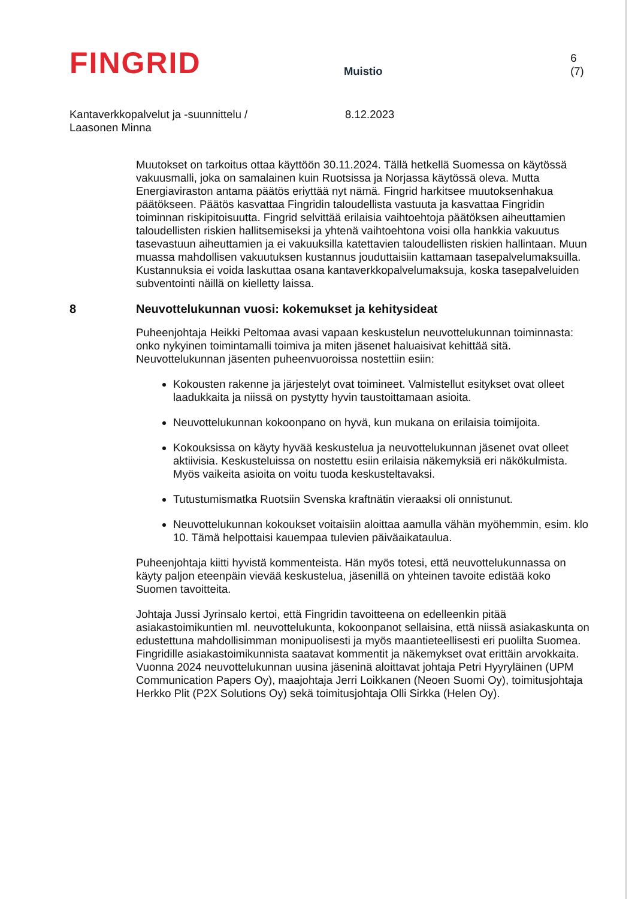FINGRID
Muistio
6 (7)
Kantaverkkopalvelut ja -suunnittelu /
Laasonen Minna
8.12.2023
Muutokset on tarkoitus ottaa käyttöön 30.11.2024. Tällä hetkellä Suomessa on käytössä vakuusmalli, joka on samalainen kuin Ruotsissa ja Norjassa käytössä oleva. Mutta Energiaviraston antama päätös eriyttää nyt nämä. Fingrid harkitsee muutoksenhakua päätökseen. Päätös kasvattaa Fingridin taloudellista vastuuta ja kasvattaa Fingridin toiminnan riskipitoisuutta. Fingrid selvittää erilaisia vaihtoehtoja päätöksen aiheuttamien taloudellisten riskien hallitsemiseksi ja yhtenä vaihtoehtona voisi olla hankkia vakuutus tasevastuun aiheuttamien ja ei vakuuksilla katettavien taloudellisten riskien hallintaan. Muun muassa mahdollisen vakuutuksen kustannus jouduttaisiin kattamaan tasepalvelumaksuilla. Kustannuksia ei voida laskuttaa osana kantaverkkopalvelumaksuja, koska tasepalveluiden subventointi näillä on kielletty laissa.
8 Neuvottelukunnan vuosi: kokemukset ja kehitysideat
Puheenjohtaja Heikki Peltomaa avasi vapaan keskustelun neuvottelukunnan toiminnasta: onko nykyinen toimintamalli toimiva ja miten jäsenet haluaisivat kehittää sitä. Neuvottelukunnan jäsenten puheenvuoroissa nostettiin esiin:
Kokousten rakenne ja järjestelyt ovat toimineet. Valmistellut esitykset ovat olleet laadukkaita ja niissä on pystytty hyvin taustoittamaan asioita.
Neuvottelukunnan kokoonpano on hyvä, kun mukana on erilaisia toimijoita.
Kokouksissa on käyty hyvää keskustelua ja neuvottelukunnan jäsenet ovat olleet aktiivisia. Keskusteluissa on nostettu esiin erilaisia näkemyksiä eri näkökulmista. Myös vaikeita asioita on voitu tuoda keskusteltavaksi.
Tutustumismatka Ruotsiin Svenska kraftnätin vieraaksi oli onnistunut.
Neuvottelukunnan kokoukset voitaisiin aloittaa aamulla vähän myöhemmin, esim. klo 10. Tämä helpottaisi kauempaa tulevien päiväaikataulua.
Puheenjohtaja kiitti hyvistä kommenteista. Hän myös totesi, että neuvottelukunnassa on käyty paljon eteenpäin vievää keskustelua, jäsenillä on yhteinen tavoite edistää koko Suomen tavoitteita.
Johtaja Jussi Jyrinsalo kertoi, että Fingridin tavoitteena on edelleenkin pitää asiakastoimikuntien ml. neuvottelukunta, kokoonpanot sellaisina, että niissä asiakaskunta on edustettuna mahdollisimman monipuolisesti ja myös maantieteellisesti eri puolilta Suomea. Fingridille asiakastoimikunnista saatavat kommentit ja näkemykset ovat erittäin arvokkaita. Vuonna 2024 neuvottelukunnan uusina jäseninä aloittavat johtaja Petri Hyyryläinen (UPM Communication Papers Oy), maajohtaja Jerri Loikkanen (Neoen Suomi Oy), toimitusjohtaja Herkko Plit (P2X Solutions Oy) sekä toimitusjohtaja Olli Sirkka (Helen Oy).